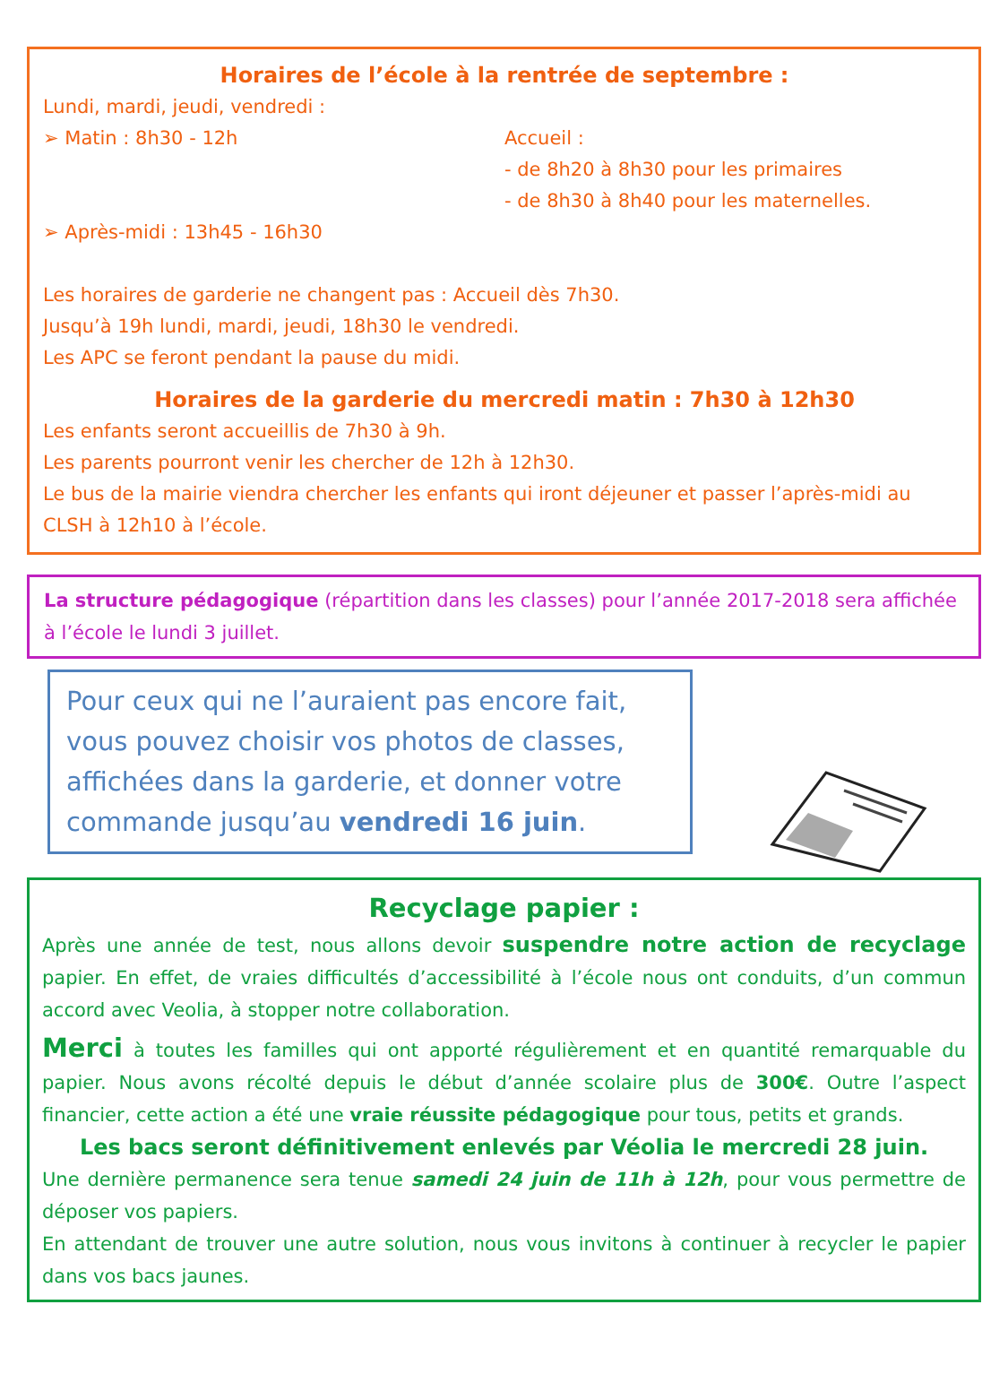Horaires de l’école à la rentrée de septembre :
Lundi, mardi, jeudi, vendredi :
➢ Matin : 8h30 - 12h Accueil :
- de 8h20 à 8h30 pour les primaires
- de 8h30 à 8h40 pour les maternelles.
➢ Après-midi : 13h45 - 16h30
Les horaires de garderie ne changent pas : Accueil dès 7h30.
Jusqu’à 19h lundi, mardi, jeudi, 18h30 le vendredi.
Les APC se feront pendant la pause du midi.
Horaires de la garderie du mercredi matin : 7h30 à 12h30
Les enfants seront accueillis de 7h30 à 9h.
Les parents pourront venir les chercher de 12h à 12h30.
Le bus de la mairie viendra chercher les enfants qui iront déjeuner et passer l’après-midi au CLSH à 12h10 à l’école.
La structure pédagogique (répartition dans les classes) pour l’année 2017-2018 sera affichée à l’école le lundi 3 juillet.
Pour ceux qui ne l’auraient pas encore fait, vous pouvez choisir vos photos de classes, affichées dans la garderie, et donner votre commande jusqu’au vendredi 16 juin.
Recyclage papier :
Après une année de test, nous allons devoir suspendre notre action de recyclage papier. En effet, de vraies difficultés d’accessibilité à l’école nous ont conduits, d’un commun accord avec Veolia, à stopper notre collaboration.
Merci à toutes les familles qui ont apporté régulièrement et en quantité remarquable du papier. Nous avons récolté depuis le début d’année scolaire plus de 300€. Outre l’aspect financier, cette action a été une vraie réussite pédagogique pour tous, petits et grands.
Les bacs seront définitivement enlevés par Véolia le mercredi 28 juin.
Une dernière permanence sera tenue samedi 24 juin de 11h à 12h, pour vous permettre de déposer vos papiers.
En attendant de trouver une autre solution, nous vous invitons à continuer à recycler le papier dans vos bacs jaunes.